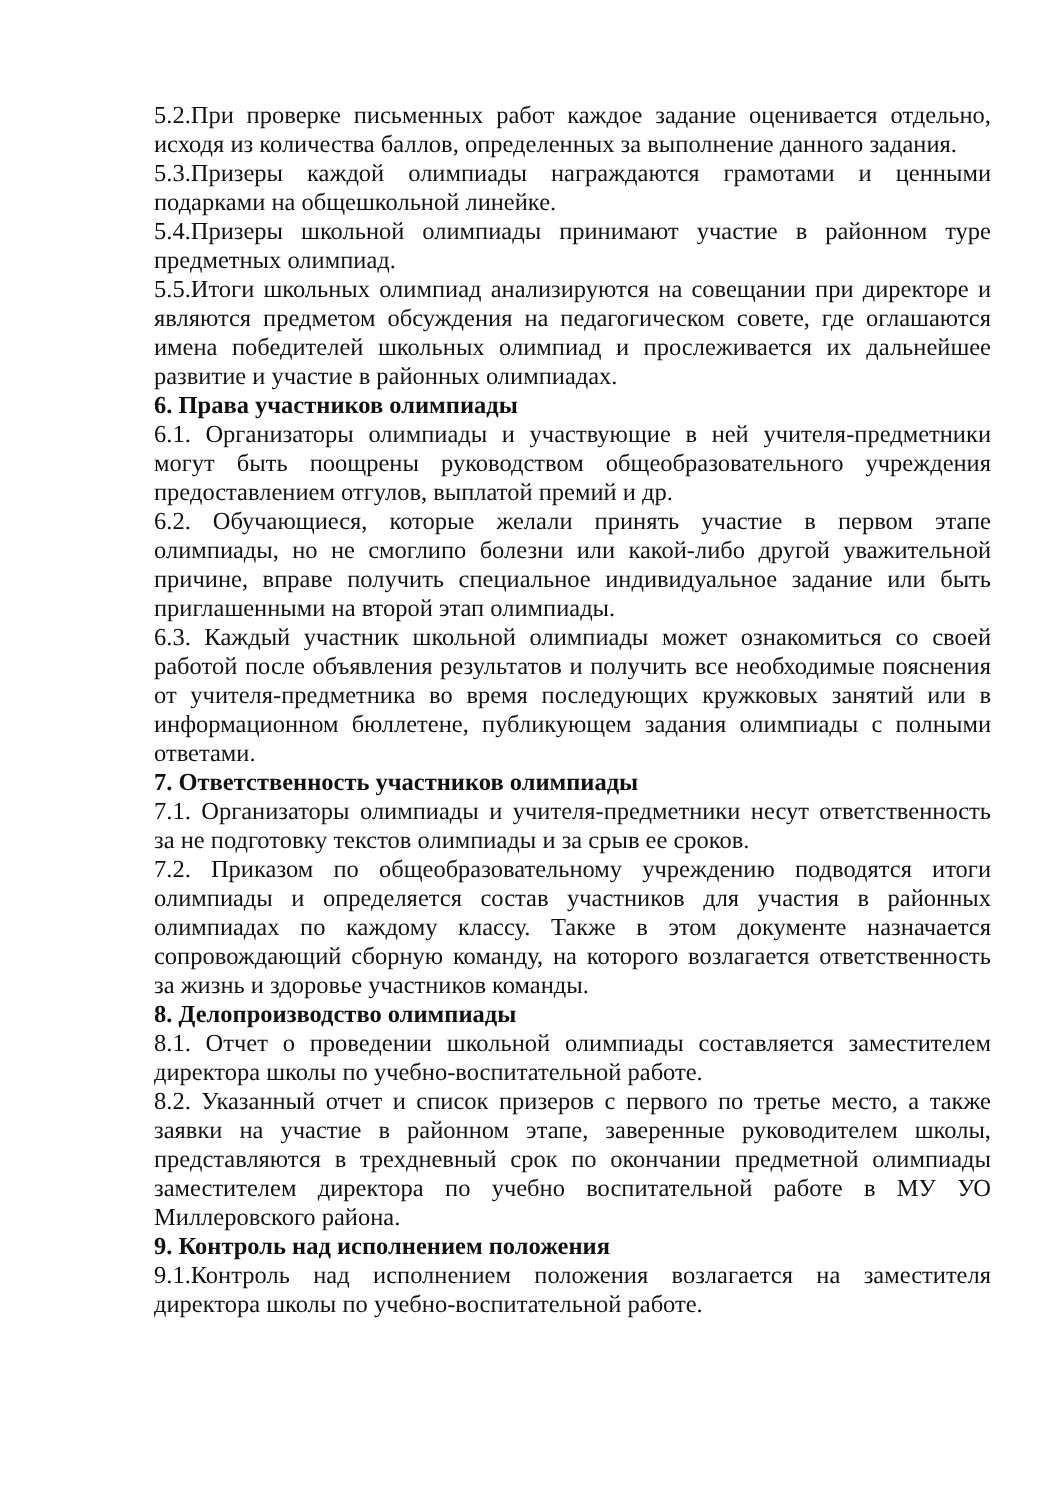5.2.При проверке письменных работ каждое задание оценивается отдельно, исходя из количества баллов, определенных за выполнение данного задания.
5.3.Призеры каждой олимпиады награждаются грамотами и ценными подарками на общешкольной линейке.
5.4.Призеры школьной олимпиады принимают участие в районном туре предметных олимпиад.
5.5.Итоги школьных олимпиад анализируются на совещании при директоре и являются предметом обсуждения на педагогическом совете, где оглашаются имена победителей школьных олимпиад и прослеживается их дальнейшее развитие и участие в районных олимпиадах.
6. Права участников олимпиады
6.1. Организаторы олимпиады и участвующие в ней учителя-предметники могут быть поощрены руководством общеобразовательного учреждения предоставлением отгулов, выплатой премий и др.
6.2. Обучающиеся, которые желали принять участие в первом этапе олимпиады, но не смоглипо болезни или какой-либо другой уважительной причине, вправе получить специальное индивидуальное задание или быть приглашенными на второй этап олимпиады.
6.3. Каждый участник школьной олимпиады может ознакомиться со своей работой после объявления результатов и получить все необходимые пояснения от учителя-предметника во время последующих кружковых занятий или в информационном бюллетене, публикующем задания олимпиады с полными ответами.
7. Ответственность участников олимпиады
7.1. Организаторы олимпиады и учителя-предметники несут ответственность за не подготовку текстов олимпиады и за срыв ее сроков.
7.2. Приказом по общеобразовательному учреждению подводятся итоги олимпиады и определяется состав участников для участия в районных олимпиадах по каждому классу. Также в этом документе назначается сопровождающий сборную команду, на которого возлагается ответственность за жизнь и здоровье участников команды.
8. Делопроизводство олимпиады
8.1. Отчет о проведении школьной олимпиады составляется заместителем директора школы по учебно-воспитательной работе.
8.2. Указанный отчет и список призеров с первого по третье место, а также заявки на участие в районном этапе, заверенные руководителем школы, представляются в трехдневный срок по окончании предметной олимпиады заместителем директора по учебно воспитательной работе в МУ УО Миллеровского района.
9. Контроль над исполнением положения
9.1.Контроль над исполнением положения возлагается на заместителя директора школы по учебно-воспитательной работе.